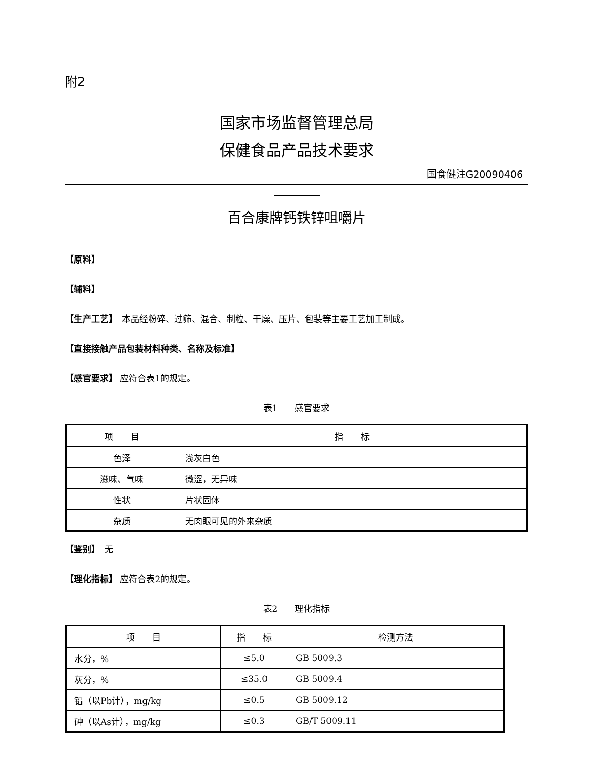附2
国家市场监督管理总局
保健食品产品技术要求
国食健注G20090406
百合康牌钙铁锌咀嚼片
【原料】
【辅料】
【生产工艺】　本品经粉碎、过筛、混合、制粒、干燥、压片、包装等主要工艺加工制成。
【直接接触产品包装材料种类、名称及标准】
【感官要求】 应符合表1的规定。
表1　　感官要求
| 项 目 | 指 标 |
| --- | --- |
| 色泽 | 浅灰白色 |
| 滋味、气味 | 微涩，无异味 |
| 性状 | 片状固体 |
| 杂质 | 无肉眼可见的外来杂质 |
【鉴别】　无
【理化指标】 应符合表2的规定。
表2　　理化指标
| 项 目 | 指 标 | 检测方法 |
| --- | --- | --- |
| 水分，% | ≤5.0 | GB 5009.3 |
| 灰分，% | ≤35.0 | GB 5009.4 |
| 铅（以Pb计），mg/kg | ≤0.5 | GB 5009.12 |
| 砷（以As计），mg/kg | ≤0.3 | GB/T 5009.11 |